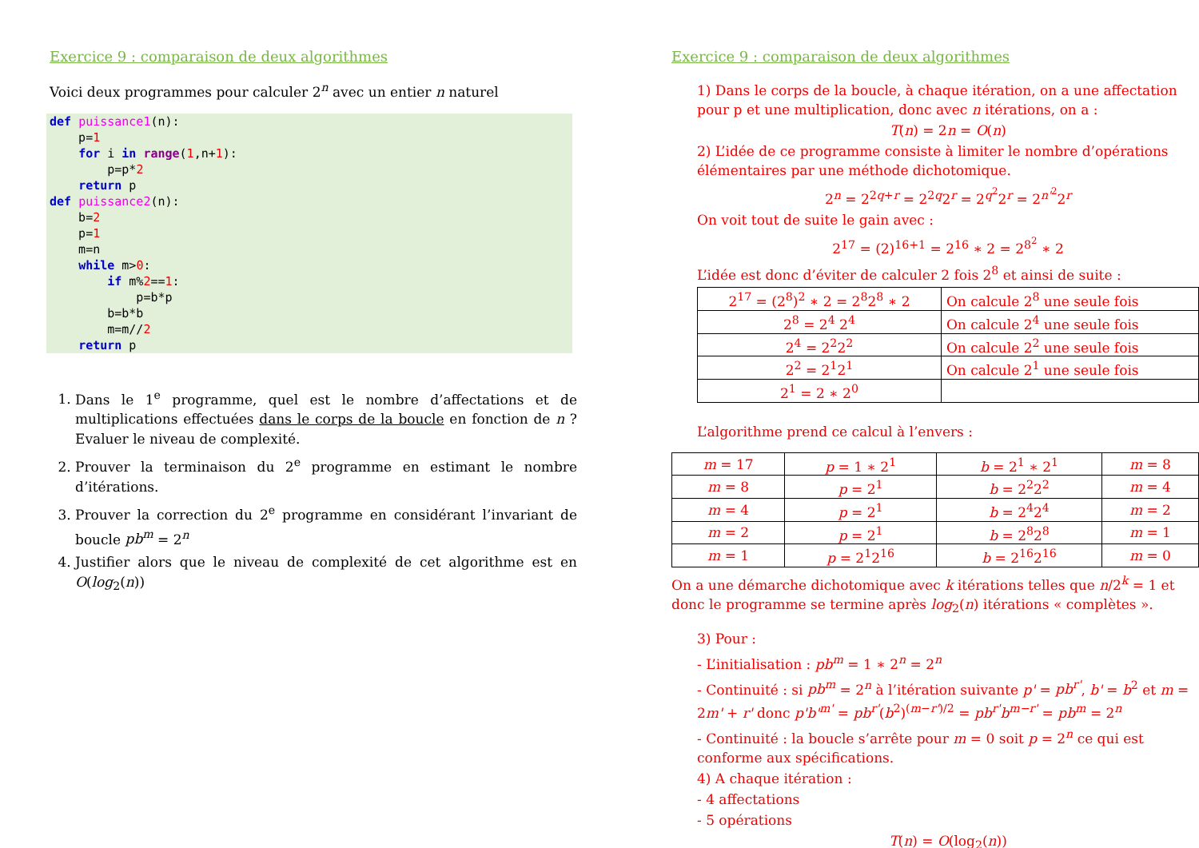Exercice 9 : comparaison de deux algorithmes
Voici deux programmes pour calculer 2<sup>n</sup> avec un entier n naturel
def puissance1(n):
    p=1
    for i in range(1,n+1):
        p=p*2
    return p
def puissance2(n):
    b=2
    p=1
    m=n
    while m>0:
        if m%2==1:
            p=b*p
        b=b*b
        m=m//2
    return p
1. Dans le 1<sup>e</sup> programme, quel est le nombre d’affectations et de multiplications effectuées dans le corps de la boucle en fonction de n ? Evaluer le niveau de complexité.
2. Prouver la terminaison du 2<sup>e</sup> programme en estimant le nombre d’itérations.
3. Prouver la correction du 2<sup>e</sup> programme en considérant l’invariant de boucle pb<sup>m</sup> = 2<sup>n</sup>
4. Justifier alors que le niveau de complexité de cet algorithme est en O(log<sub>2</sub>(n))
Exercice 9 : comparaison de deux algorithmes
1) Dans le corps de la boucle, à chaque itération, on a une affectation pour p et une multiplication, donc avec n itérations, on a :
T(n) = 2n = O(n)
2) L’idée de ce programme consiste à limiter le nombre d’opérations élémentaires par une méthode dichotomique.
2<sup>n</sup> = 2<sup>2q+r</sup> = 2<sup>2q</sup>2<sup>r</sup> = 2<sup>q<sup>2</sup></sup>2<sup>r</sup> = 2<sup>n'<sup>2</sup></sup>2<sup>r</sup>
On voit tout de suite le gain avec :
2<sup>17</sup> = (2)<sup>16+1</sup> = 2<sup>16</sup> ∗ 2 = 2<sup>8<sup>2</sup></sup> ∗ 2
L’idée est donc d’éviter de calculer 2 fois 2<sup>8</sup> et ainsi de suite :
| 2<sup>17</sup> = (2<sup>8</sup>)<sup>2</sup> ∗ 2 = 2<sup>8</sup>2<sup>8</sup> ∗ 2 | On calcule 2<sup>8</sup> une seule fois |
| 2<sup>8</sup> = 2<sup>4</sup> 2<sup>4</sup> | On calcule 2<sup>4</sup> une seule fois |
| 2<sup>4</sup> = 2<sup>2</sup>2<sup>2</sup> | On calcule 2<sup>2</sup> une seule fois |
| 2<sup>2</sup> = 2<sup>1</sup>2<sup>1</sup> | On calcule 2<sup>1</sup> une seule fois |
| 2<sup>1</sup> = 2 ∗ 2<sup>0</sup> | |
L’algorithme prend ce calcul à l’envers :
| m = 17 | p = 1 ∗ 2<sup>1</sup> | b = 2<sup>1</sup> ∗ 2<sup>1</sup> | m = 8 |
| m = 8 | p = 2<sup>1</sup> | b = 2<sup>2</sup>2<sup>2</sup> | m = 4 |
| m = 4 | p = 2<sup>1</sup> | b = 2<sup>4</sup>2<sup>4</sup> | m = 2 |
| m = 2 | p = 2<sup>1</sup> | b = 2<sup>8</sup>2<sup>8</sup> | m = 1 |
| m = 1 | p = 2<sup>1</sup>2<sup>16</sup> | b = 2<sup>16</sup>2<sup>16</sup> | m = 0 |
On a une démarche dichotomique avec k itérations telles que n/2<sup>k</sup> = 1 et donc le programme se termine après log<sub>2</sub>(n) itérations « complètes ».
3) Pour :
- L’initialisation : pb<sup>m</sup> = 1 ∗ 2<sup>n</sup> = 2<sup>n</sup>
- Continuité : si pb<sup>m</sup> = 2<sup>n</sup> à l’itération suivante p' = pb<sup>r'</sup>, b' = b<sup>2</sup> et m = 2m' + r' donc p'b'<sup>m'</sup> = pb<sup>r'</sup>(b<sup>2</sup>)<sup>(m−r')/2</sup> = pb<sup>r'</sup>b<sup>m−r'</sup> = pb<sup>m</sup> = 2<sup>n</sup>
- Continuité : la boucle s’arrête pour m = 0 soit p = 2<sup>n</sup> ce qui est conforme aux spécifications.
4) A chaque itération :
- 4 affectations
- 5 opérations
T(n) = O(log<sub>2</sub>(n))